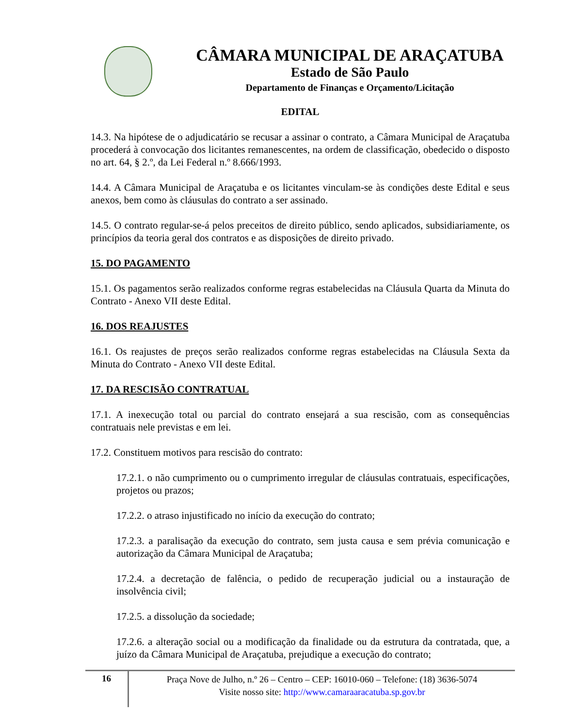CÂMARA MUNICIPAL DE ARAÇATUBA
Estado de São Paulo
Departamento de Finanças e Orçamento/Licitação
EDITAL
14.3. Na hipótese de o adjudicatário se recusar a assinar o contrato, a Câmara Municipal de Araçatuba procederá à convocação dos licitantes remanescentes, na ordem de classificação, obedecido o disposto no art. 64, § 2.º, da Lei Federal n.º 8.666/1993.
14.4. A Câmara Municipal de Araçatuba e os licitantes vinculam-se às condições deste Edital e seus anexos, bem como às cláusulas do contrato a ser assinado.
14.5. O contrato regular-se-á pelos preceitos de direito público, sendo aplicados, subsidiariamente, os princípios da teoria geral dos contratos e as disposições de direito privado.
15. DO PAGAMENTO
15.1. Os pagamentos serão realizados conforme regras estabelecidas na Cláusula Quarta da Minuta do Contrato - Anexo VII deste Edital.
16. DOS REAJUSTES
16.1. Os reajustes de preços serão realizados conforme regras estabelecidas na Cláusula Sexta da Minuta do Contrato - Anexo VII deste Edital.
17. DA RESCISÃO CONTRATUAL
17.1. A inexecução total ou parcial do contrato ensejará a sua rescisão, com as consequências contratuais nele previstas e em lei.
17.2. Constituem motivos para rescisão do contrato:
17.2.1. o não cumprimento ou o cumprimento irregular de cláusulas contratuais, especificações, projetos ou prazos;
17.2.2. o atraso injustificado no início da execução do contrato;
17.2.3. a paralisação da execução do contrato, sem justa causa e sem prévia comunicação e autorização da Câmara Municipal de Araçatuba;
17.2.4. a decretação de falência, o pedido de recuperação judicial ou a instauração de insolvência civil;
17.2.5. a dissolução da sociedade;
17.2.6. a alteração social ou a modificação da finalidade ou da estrutura da contratada, que, a juízo da Câmara Municipal de Araçatuba, prejudique a execução do contrato;
16
Praça Nove de Julho, n.º 26 – Centro – CEP: 16010-060 – Telefone: (18) 3636-5074
Visite nosso site: http://www.camaraaracatuba.sp.gov.br